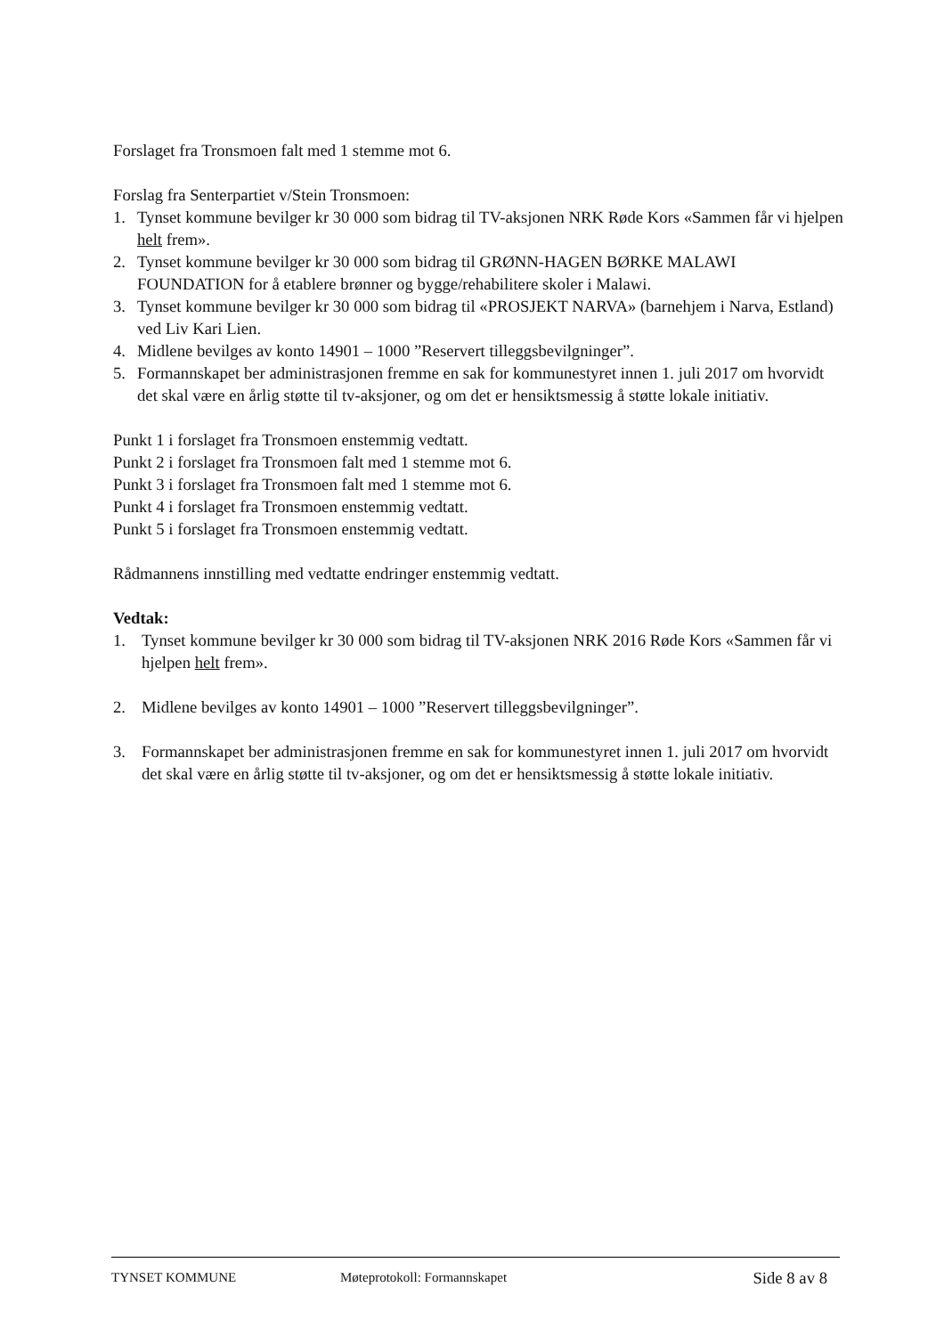Forslaget fra Tronsmoen falt med 1 stemme mot 6.
Forslag fra Senterpartiet v/Stein Tronsmoen:
1. Tynset kommune bevilger kr 30 000 som bidrag til TV-aksjonen NRK Røde Kors «Sammen får vi hjelpen helt frem».
2. Tynset kommune bevilger kr 30 000 som bidrag til GRØNN-HAGEN BØRKE MALAWI FOUNDATION for å etablere brønner og bygge/rehabilitere skoler i Malawi.
3. Tynset kommune bevilger kr 30 000 som bidrag til «PROSJEKT NARVA» (barnehjem i Narva, Estland) ved Liv Kari Lien.
4. Midlene bevilges av konto 14901 – 1000 ”Reservert tilleggsbevilgninger”.
5. Formannskapet ber administrasjonen fremme en sak for kommunestyret innen 1. juli 2017 om hvorvidt det skal være en årlig støtte til tv-aksjoner, og om det er hensiktsmessig å støtte lokale initiativ.
Punkt 1 i forslaget fra Tronsmoen enstemmig vedtatt.
Punkt 2 i forslaget fra Tronsmoen falt med 1 stemme mot 6.
Punkt 3 i forslaget fra Tronsmoen falt med 1 stemme mot 6.
Punkt 4 i forslaget fra Tronsmoen enstemmig vedtatt.
Punkt 5 i forslaget fra Tronsmoen enstemmig vedtatt.
Rådmannens innstilling med vedtatte endringer enstemmig vedtatt.
Vedtak:
1. Tynset kommune bevilger kr 30 000 som bidrag til TV-aksjonen NRK 2016 Røde Kors «Sammen får vi hjelpen helt frem».
2. Midlene bevilges av konto 14901 – 1000 ”Reservert tilleggsbevilgninger”.
3. Formannskapet ber administrasjonen fremme en sak for kommunestyret innen 1. juli 2017 om hvorvidt det skal være en årlig støtte til tv-aksjoner, og om det er hensiktsmessig å støtte lokale initiativ.
TYNSET KOMMUNE Møteprotokoll: Formannskapet Side 8 av 8